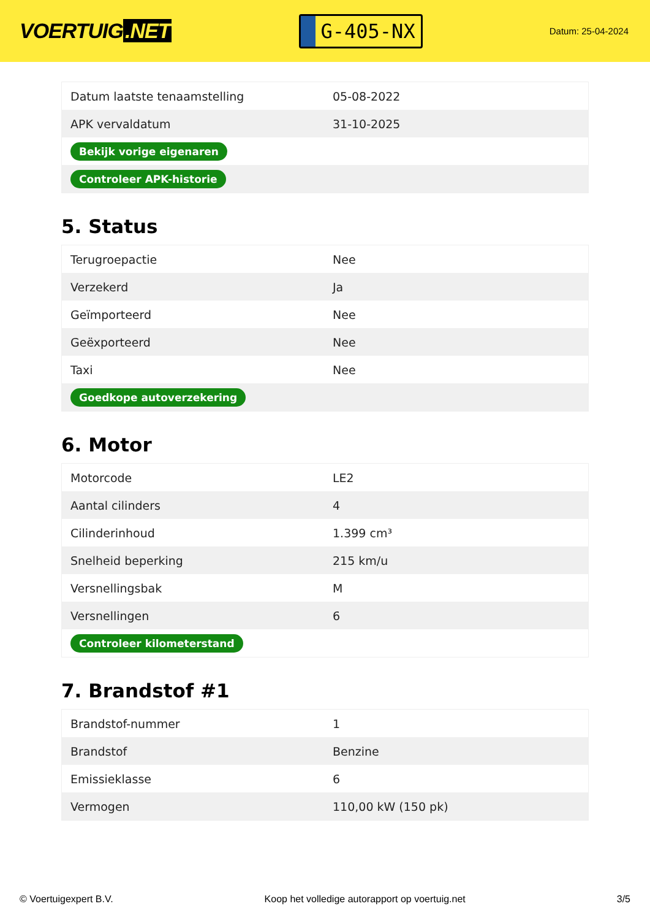VOERTUIG.NET
G-405-NX
Datum: 25-04-2024
| Datum laatste tenaamstelling | 05-08-2022 |
| APK vervaldatum | 31-10-2025 |
| Bekijk vorige eigenaren | |
| Controleer APK-historie | |
5. Status
| Terugroepactie | Nee |
| Verzekerd | Ja |
| Geïmporteerd | Nee |
| Geëxporteerd | Nee |
| Taxi | Nee |
| Goedkope autoverzekering | |
6. Motor
| Motorcode | LE2 |
| Aantal cilinders | 4 |
| Cilinderinhoud | 1.399 cm³ |
| Snelheid beperking | 215 km/u |
| Versnellingsbak | M |
| Versnellingen | 6 |
| Controleer kilometerstand | |
7. Brandstof #1
| Brandstof-nummer | 1 |
| Brandstof | Benzine |
| Emissieklasse | 6 |
| Vermogen | 110,00 kW (150 pk) |
© Voertuigexpert B.V. Koop het volledige autorapport op voertuig.net 3/5